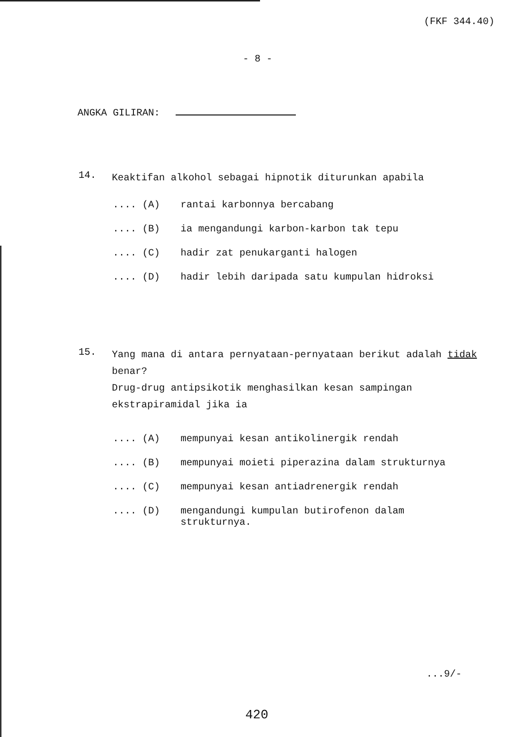(FKF 344.40)
- 8 -
ANGKA GILIRAN:
14. Keaktifan alkohol sebagai hipnotik diturunkan apabila
.... (A) rantai karbonnya bercabang
.... (B) ia mengandungi karbon-karbon tak tepu
.... (C) hadir zat penukarganti halogen
.... (D) hadir lebih daripada satu kumpulan hidroksi
15. Yang mana di antara pernyataan-pernyataan berikut adalah tidak benar?
Drug-drug antipsikotik menghasilkan kesan sampingan ekstrapiramidal jika ia
.... (A) mempunyai kesan antikolinergik rendah
.... (B) mempunyai moieti piperazina dalam strukturnya
.... (C) mempunyai kesan antiadrenergik rendah
.... (D) mengandungi kumpulan butirofenon dalam
strukturnya.
...9/-
420